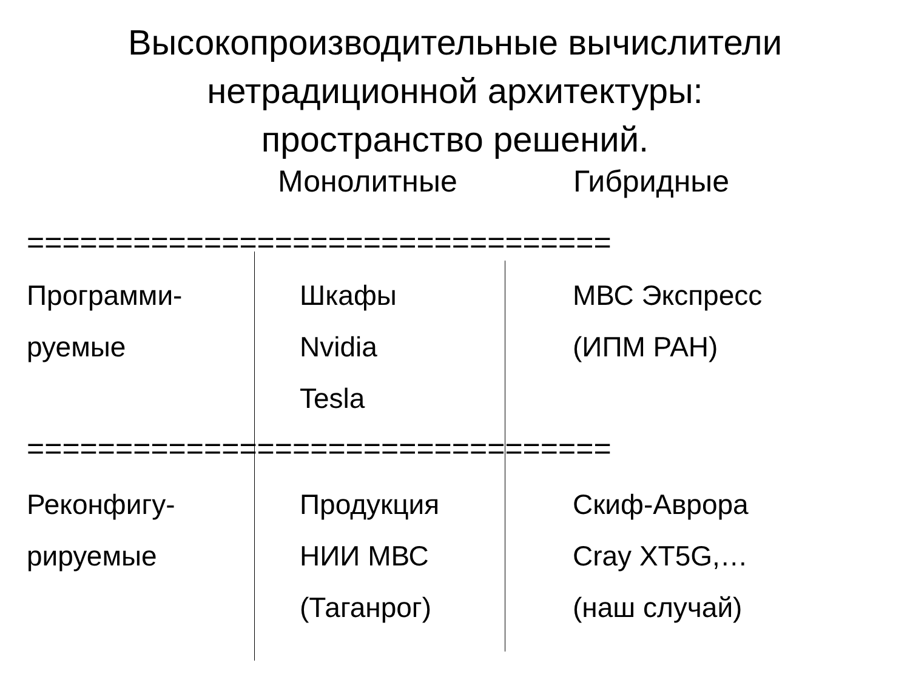Высокопроизводительные вычислители
нетрадиционной архитектуры:
пространство решений.
Монолитные Гибридные
=================================
Программи-
руемые
Шкафы
Nvidia
Tesla
МВС Экспресс
(ИПМ РАН)
=================================
Реконфигу-
рируемые
Продукция
НИИ МВС
(Таганрог)
Скиф-Аврора
Cray XT5G,…
(наш случай)